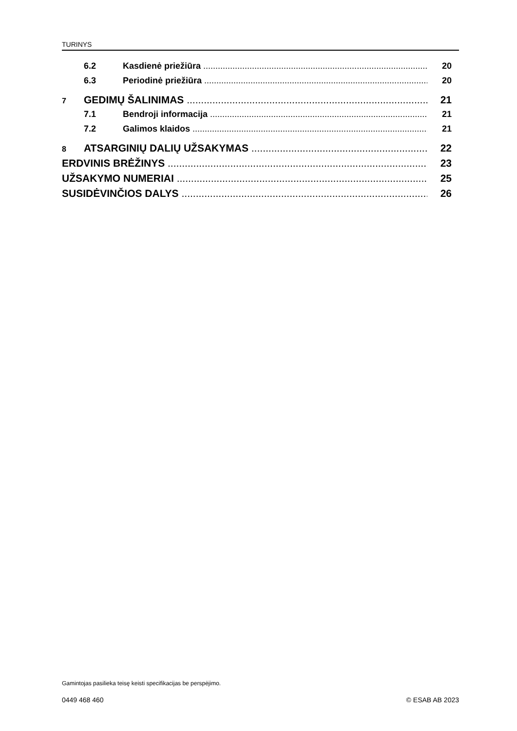TURINYS
6.2 Kasdienė priežiūra 20
6.3 Periodinė priežiūra 20
7 GEDIMŲ ŠALINIMAS 21
7.1 Bendroji informacija 21
7.2 Galimos klaidos 21
8 ATSARGINIŲ DALIŲ UŽSAKYMAS 22
ERDVINIS BRĖŽINYS 23
UŽSAKYMO NUMERIAI 25
SUSIDĖVINČIOS DALYS 26
Gamintojas pasilieka teisę keisti specifikacijas be perspėjimo.
0449 468 460 © ESAB AB 2023